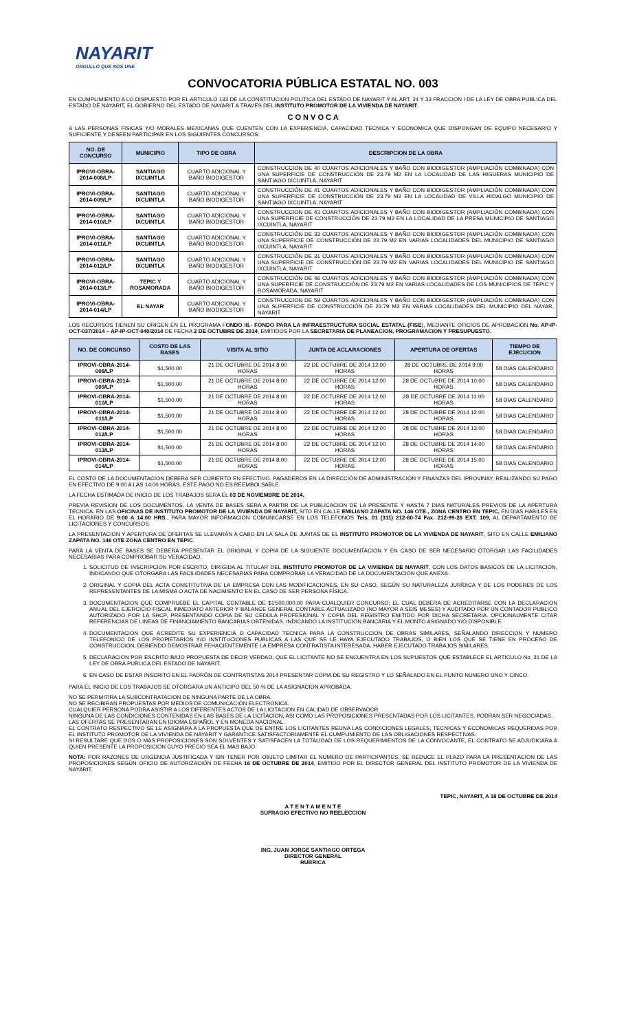NAYARIT
ORGULLO QUE NOS UNE
CONVOCATORIA PÚBLICA ESTATAL NO. 003
EN CUMPLIMIENTO A LO DISPUESTO POR EL ARTICULO 133 DE LA CONSTITUCION POLITICA DEL ESTADO DE NAYARIT Y AL ART. 24 Y 33 FRACCION I DE LA LEY DE OBRA PUBLICA DEL ESTADO DE NAYARIT, EL GOBIERNO DEL ESTADO DE NAYARIT A TRAVES DEL INSTITUTO PROMOTOR DE LA VIVIENDA DE NAYARIT.
C O N V O C A
A LAS PERSONAS FISICAS Y/O MORALES MEXICANAS QUE CUENTEN CON LA EXPERIENCIA, CAPACIDAD TECNICA Y ECONOMICA QUE DISPONGAN DE EQUIPO NECESARIO Y SUFICIENTE Y DESEEN PARTICIPAR EN LOS SIGUIENTES CONCURSOS:
| NO. DE CONCURSO | MUNICIPIO | TIPO DE OBRA | DESCRIPCION DE LA OBRA |
| --- | --- | --- | --- |
| IPROVI-OBRA-2014-008/LP | SANTIAGO IXCUINTLA | CUARTO ADICIONAL Y BAÑO BIODIGESTOR | CONSTRUCCION DE 40 CUARTOS ADICIONALES Y BAÑO CON BIODIGESTOR (AMPLIACIÓN COMBINADA) CON UNA SUPERFICIE DE CONSTRUCCIÓN DE 23.79 M2 EN LA LOCALIDAD DE LAS HIGUERAS MUNICIPIO DE SANTIAGO IXCUINTLA, NAYARIT |
| IPROVI-OBRA-2014-009/LP | SANTIAGO IXCUINTLA | CUARTO ADICIONAL Y BAÑO BIODIGESTOR | CONSTRUCCIÓN DE 41 CUARTOS ADICIONALES Y BAÑO CON BIODIGESTOR (AMPLIACIÓN COMBINADA) CON UNA SUPERFICIE DE CONSTRUCCIÓN DE 23.79 M2 EN LA LOCALIDAD DE VILLA HIDALGO MUNICIPIO DE SANTIAGO IXCUINTLA, NAYARIT |
| IPROVI-OBRA-2014-010/LP | SANTIAGO IXCUINTLA | CUARTO ADICIONAL Y BAÑO BIODIGESTOR | CONSTRUCCION DE 43 CUARTOS ADICIONALES Y BAÑO CON BIODIGESTOR (AMPLIACIÓN COMBINADA) CON UNA SUPERFICIE DE CONSTRUCCIÓN DE 23.79 M2 EN LA LOCALIDAD DE LA PRESA MUNICIPIO DE SANTIAGO IXCUINTLA, NAYARIT |
| IPROVI-OBRA-2014-011/LP | SANTIAGO IXCUINTLA | CUARTO ADICIONAL Y BAÑO BIODIGESTOR | CONSTRUCCIÓN DE 33 CUARTOS ADICIONALES Y BAÑO CON BIODIGESTOR (AMPLIACIÓN COMBINADA) CON UNA SUPERFICIE DE CONSTRUCCIÓN DE 23.79 M2 EN VARIAS LOCALIDADES DEL MUNICIPIO DE SANTIAGO IXCUINTLA, NAYARIT |
| IPROVI-OBRA-2014-012/LP | SANTIAGO IXCUINTLA | CUARTO ADICIONAL Y BAÑO BIODIGESTOR | CONSTRUCCIÓN DE 31 CUARTOS ADICIONALES Y BAÑO CON BIODIGESTOR (AMPLIACIÓN COMBINADA) CON UNA SUPERFICIE DE CONSTRUCCIÓN DE 23.79 M2 EN VARIAS LOCALIDADES DEL MUNICIPIO DE SANTIAGO IXCUINTLA, NAYARIT |
| IPROVI-OBRA-2014-013/LP | TEPIC Y ROSAMORADA | CUARTO ADICIONAL Y BAÑO BIODIGESTOR | CONSTRUCCIÓN DE 46 CUARTOS ADICIONALES Y BAÑO CON BIODIGESTOR (AMPLIACIÓN COMBINADA) CON UNA SUPERFICIE DE CONSTRUCCIÓN DE 23.79 M2 EN VARIAS LOCALIDADES DE LOS MUNICIPIOS DE TEPIC Y ROSAMORADA, NAYARIT |
| IPROVI-OBRA-2014-014/LP | EL NAYAR | CUARTO ADICIONAL Y BAÑO BIODIGESTOR | CONSTRUCCION DE 59 CUARTOS ADICIONALES Y BAÑO CON BIODIGESTOR (AMPLIACIÓN COMBINADA) CON UNA SUPERFICIE DE CONSTRUCCIÓN DE 23.79 M2 EN VARIAS LOCALIDADES DEL MUNICIPIO DEL NAYAR, NAYARIT |
LOS RECURSOS TIENEN SU ORIGEN EN EL PROGRAMA FONDO III.- FONDO PARA LA INFRAESTRUCTURA SOCIAL ESTATAL (FISE), MEDIANTE OFICIOS DE APROBACIÓN No. AP-IP-OCT-037/2014 – AP-IP-OCT-040/2014 DE FECHA 2 DE OCTUBRE DE 2014, EMITIDOS POR LA SECRETARIA DE PLANEACION, PROGRAMACION Y PRESUPUESTO.
| NO. DE CONCURSO | COSTO DE LAS BASES | VISITA AL SITIO | JUNTA DE ACLARACIONES | APERTURA DE OFERTAS | TIEMPO DE EJECUCION |
| --- | --- | --- | --- | --- | --- |
| IPROVI-OBRA-2014-008/LP | $1,500.00 | 21 DE OCTUBRE DE 2014 8:00 HORAS | 22 DE OCTUBRE DE 2014 12:00 HORAS | 28 DE OCTUBRE DE 2014 9:00 HORAS | 58 DIAS CALENDARIO |
| IPROVI-OBRA-2014-009/LP | $1,500.00 | 21 DE OCTUBRE DE 2014 8:00 HORAS | 22 DE OCTUBRE DE 2014 12:00 HORAS | 28 DE OCTUBRE DE 2014 10:00 HORAS | 58 DIAS CALENDARIO |
| IPROVI-OBRA-2014-010/LP | $1,500.00 | 21 DE OCTUBRE DE 2014 8:00 HORAS | 22 DE OCTUBRE DE 2014 12:00 HORAS | 28 DE OCTUBRE DE 2014 11:00 HORAS | 58 DIAS CALENDARIO |
| IPROVI-OBRA-2014-011/LP | $1,500.00 | 21 DE OCTUBRE DE 2014 8:00 HORAS | 22 DE OCTUBRE DE 2014 12:00 HORAS | 28 DE OCTUBRE DE 2014 12:00 HORAS | 58 DIAS CALENDARIO |
| IPROVI-OBRA-2014-012/LP | $1,500.00 | 21 DE OCTUBRE DE 2014 8:00 HORAS | 22 DE OCTUBRE DE 2014 12:00 HORAS | 28 DE OCTUBRE DE 2014 13:00 HORAS | 58 DIAS CALENDARIO |
| IPROVI-OBRA-2014-013/LP | $1,500.00 | 21 DE OCTUBRE DE 2014 8:00 HORAS | 22 DE OCTUBRE DE 2014 12:00 HORAS | 28 DE OCTUBRE DE 2014 14:00 HORAS | 58 DIAS CALENDARIO |
| IPROVI-OBRA-2014-014/LP | $1,500.00 | 21 DE OCTUBRE DE 2014 8:00 HORAS | 22 DE OCTUBRE DE 2014 12:00 HORAS | 28 DE OCTUBRE DE 2014 15:00 HORAS | 58 DIAS CALENDARIO |
EL COSTO DE LA DOCUMENTACION DEBERA SER CUBIERTO EN EFECTIVO. PAGADEROS EN LA DIRECCIÓN DE ADMINISTRACIÓN Y FINANZAS DEL IPROVINAY, REALIZANDO SU PAGO EN EFECTIVO DE 9:00 A LAS 14:00 HORAS. ESTE PAGO NO ES REEMBOLSABLE.
LA FECHA ESTIMADA DE INICIO DE LOS TRABAJOS SERA EL 03 DE NOVIEMBRE DE 2014.
PREVIA REVISION DE LOS DOCUMENTOS, LA VENTA DE BASES SERA A PARTIR DE LA PUBLICACION DE LA PRESENTE Y HASTA 7 DIAS NATURALES PREVIOS DE LA APERTURA TECNICA, EN LAS OFICINAS DE INSTITUTO PROMOTOR DE LA VIVIENDA DE NAYARIT, SITO EN CALLE EMILIANO ZAPATA NO. 146 OTE., ZONA CENTRO EN TEPIC, EN DIAS HABILES EN EL HORARIO DE 9:00 A 14:00 HRS., PARA MAYOR INFORMACION COMUNICARSE EN LOS TELEFONOS Tels. 01 (311) 212-60-74 Fax. 212-99-26 EXT. 109, AL DEPARTAMENTO DE LICITACIONES Y CONCURSOS.
LA PRESENTACION Y APERTURA DE OFERTAS SE LLEVARÁN A CABO EN LA SALA DE JUNTAS DE EL INSTITUTO PROMOTOR DE LA VIVIENDA DE NAYARIT, SITO EN CALLE EMILIANO ZAPATA NO. 146 OTE ZONA CENTRO EN TEPIC.
PARA LA VENTA DE BASES SE DEBERA PRESENTAR EL ORIGINAL Y COPIA DE LA SIGUIENTE DOCUMENTACION Y EN CASO DE SER NECESARIO OTORGAR LAS FACILIDADES NECESARIAS PARA COMPROBAR SU VERACIDAD.
1. SOLICITUD DE INSCRIPCION POR ESCRITO, DIRIGIDA AL TITULAR DEL INSTITUTO PROMOTOR DE LA VIVIENDA DE NAYARIT, CON LOS DATOS BASICOS DE LA LICITACION, INDICANDO QUE OTORGARA LAS FACILIDADES NECESARIAS PARA COMPROBAR LA VERACIDAD DE LA DOCUMENTACION QUE ANEXA.
2. ORIGINAL Y COPIA DEL ACTA CONSTITUTIVA DE LA EMPRESA CON LAS MODIFICACIONES, EN SU CASO, SEGÚN SU NATURALEZA JURÍDICA Y DE LOS PODERES DE LOS REPRESENTANTES DE LA MISMA O ACTA DE NACIMIENTO EN EL CASO DE SER PERSONA FÍSICA.
3. DOCUMENTACION QUE COMPRUEBE EL CAPITAL CONTABLE DE $1'500,000.00 PARA CUALQUIER CONCURSO; EL CUAL DEBERA DE ACREDITARSE CON LA DECLARACION ANUAL DEL EJERCICIO FISCAL INMEDIATO ANTERIOR Y BALANCE GENERAL CONTABLE ACTUALIZADO (NO MAYOR A SEIS MESES) Y AUDITADO POR UN CONTADOR PUBLICO AUTORIZADO POR LA SHCP, PRESENTANDO COPIA DE SU CEDULA PROFESIONAL Y COPIA DEL REGISTRO EMITIDO POR DICHA SECRETARIA. OPCIONALMENTE CITAR REFERENCIAS DE LINEAS DE FINANCIAMIENTO BANCARIAS OBTENIDAS, INDICANDO LA INSTITUCION BANCARIA Y EL MONTO ASIGNADO Y/O DISPONIBLE.
4. DOCUMENTACION QUE ACREDITE SU EXPERIENCIA O CAPACIDAD TECNICA PARA LA CONSTRUCCION DE OBRAS SIMILARES, SEÑALANDO DIRECCION Y NUMERO TELEFONICO DE LOS PROPIETARIOS Y/O INSTITUCIONES PUBLICAS A LAS QUE SE LE HAYA EJECUTADO TRABAJOS, O BIEN LOS QUE SE TIENE EN PROCESO DE CONSTRUCCION, DEBIENDO DEMOSTRAR FEHACIENTEMENTE LA EMPRESA CONTRATISTA INTERESADA, HABER EJECUTADO TRABAJOS SIMILARES.
5. DECLARACION POR ESCRITO BAJO PROPUESTA DE DECIR VERDAD, QUE EL LICITANTE NO SE ENCUENTRA EN LOS SUPUESTOS QUE ESTABLECE EL ARTICULO No. 31 DE LA LEY DE OBRA PUBLICA DEL ESTADO DE NAYARIT.
6. EN CASO DE ESTAR INSCRITO EN EL PADRÓN DE CONTRATISTAS 2014 PRESENTAR COPIA DE SU REGISTRO Y LO SEÑALADO EN EL PUNTO NUMERO UNO Y CINCO.
PARA EL INICIO DE LOS TRABAJOS SE OTORGARA UN ANTICIPO DEL 50 % DE LA ASIGNACION APROBADA.
NO SE PERMITIRA LA SUBCONTRATACION DE NINGUNA PARTE DE LA OBRA.
NO SE RECIBIRAN PROPUESTAS POR MEDIOS DE COMUNICACIÓN ELECTRONICA.
CUALQUIER PERSONA PODRA ASISTIR A LOS DIFERENTES ACTOS DE LA LICITACION EN CALIDAD DE OBSERVADOR.
NINGUNA DE LAS CONDICIONES CONTENIDAS EN LAS BASES DE LA LICITACION, ASI COMO LAS PROPOSICIONES PRESENTADAS POR LOS LICITANTES, PODRAN SER NEGOCIADAS.
LAS OFERTAS SE PRESENTARAN EN IDIOMA ESPAÑOL Y EN MONEDA NACIONAL.
EL CONTRATO RESPECTIVO SE LE ASIGNARA A LA PROPUESTA QUE DE ENTRE LOS LICITANTES REUNA LAS CONDICIONES LEGALES, TECNICAS Y ECONOMICAS REQUERIDAS POR EL INSTITUTO PROMOTOR DE LA VIVIENDA DE NAYARIT Y GARANTICE SATISFACTORIAMENTE EL CUMPLIMIENTO DE LAS OBLIGACIONES RESPECTIVAS.
SI RESULTARE QUE DOS O MAS PROPOSICIONES SON SOLVENTES Y SATISFACEN LA TOTALIDAD DE LOS REQUERIMIENTOS DE LA CONVOCANTE, EL CONTRATO SE ADJUDICARA A QUIEN PRESENTE LA PROPOSICION CUYO PRECIO SEA EL MAS BAJO.
NOTA: POR RAZONES DE URGENCIA JUSTIFICADA Y SIN TENER POR OBJETO LIMITAR EL NUMERO DE PARTICIPANTES, SE REDUCE EL PLAZO PARA LA PRESENTACION DE LAS PROPOSICIONES SEGÚN OFICIO DE AUTORIZACIÓN DE FECHA 16 DE OCTUBRE DE 2014, EMITIDO POR EL DIRECTOR GENERAL DEL INSTITUTO PROMOTOR DE LA VIVIENDA DE NAYARIT.
TEPIC, NAYARIT, A 18 DE OCTUBRE DE 2014
A T E N T A M E N T E
SUFRAGIO EFECTIVO NO REELECCION
_______________________________
ING. JUAN JORGE SANTIAGO ORTEGA
DIRECTOR GENERAL
RUBRICA